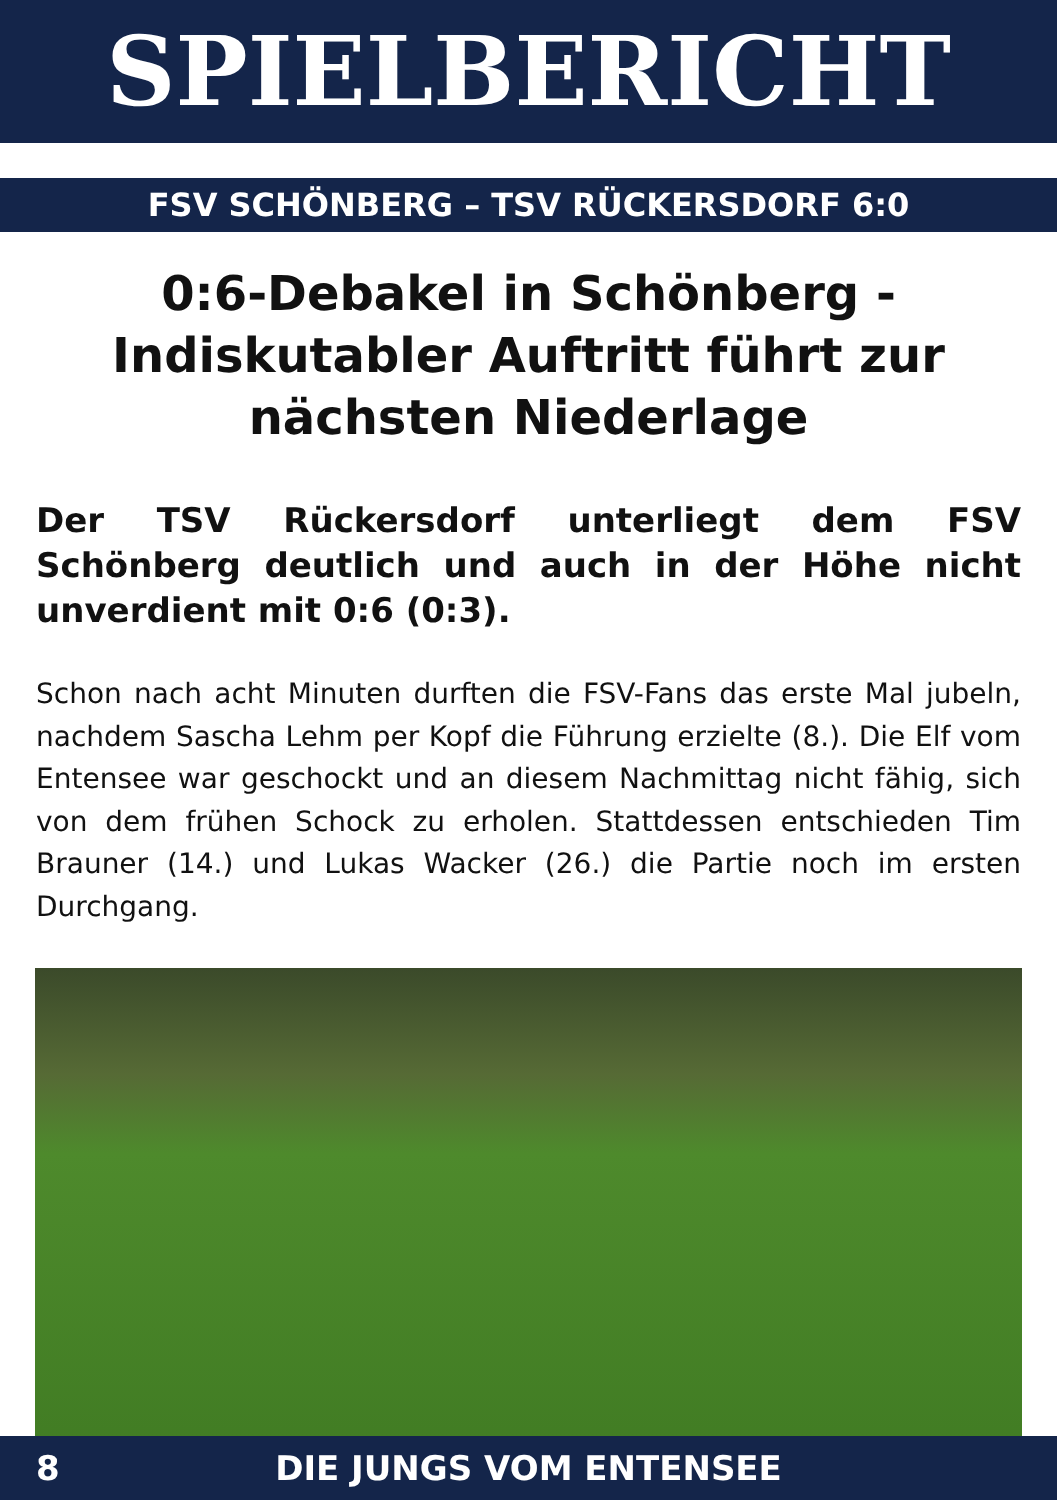SPIELBERICHT
FSV SCHÖNBERG – TSV RÜCKERSDORF 6:0
0:6-Debakel in Schönberg - Indiskutabler Auftritt führt zur nächsten Niederlage
Der TSV Rückersdorf unterliegt dem FSV Schönberg deutlich und auch in der Höhe nicht unverdient mit 0:6 (0:3).
Schon nach acht Minuten durften die FSV-Fans das erste Mal jubeln, nachdem Sascha Lehm per Kopf die Führung erzielte (8.). Die Elf vom Entensee war geschockt und an diesem Nachmittag nicht fähig, sich von dem frühen Schock zu erholen. Stattdessen entschieden Tim Brauner (14.) und Lukas Wacker (26.) die Partie noch im ersten Durchgang.
8
DIE JUNGS VOM ENTENSEE